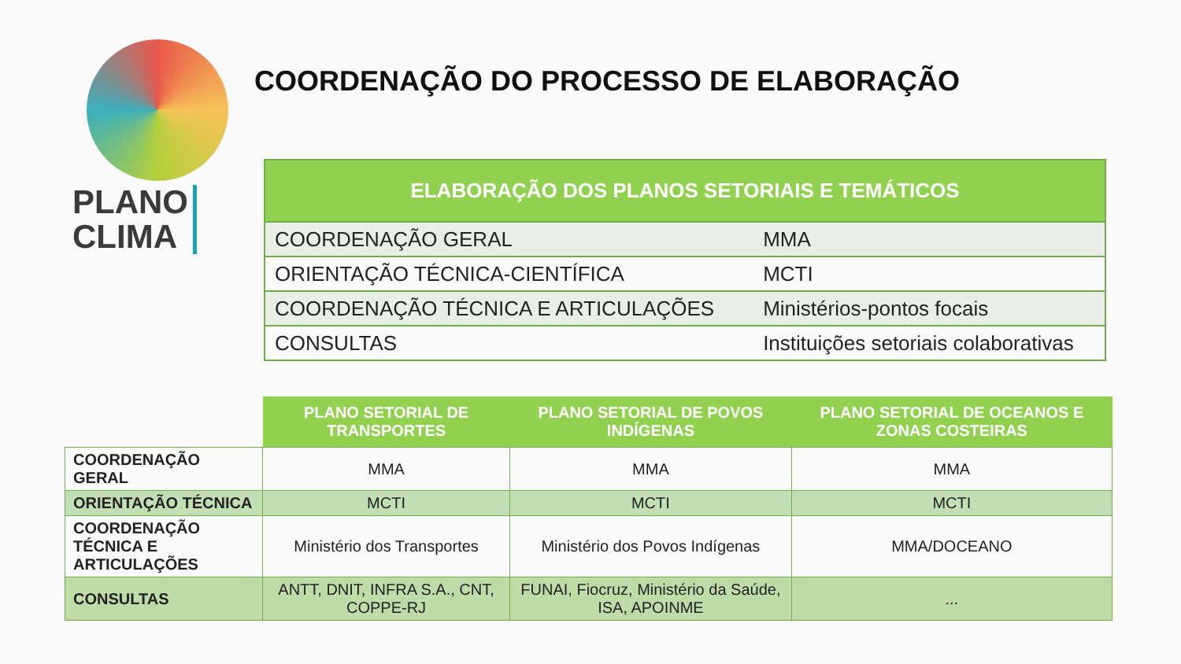PLANO
CLIMA
COORDENAÇÃO DO PROCESSO DE ELABORAÇÃO
| ELABORAÇÃO DOS PLANOS SETORIAIS E TEMÁTICOS | |
| --- | --- |
| COORDENAÇÃO GERAL | MMA |
| ORIENTAÇÃO TÉCNICA-CIENTÍFICA | MCTI |
| COORDENAÇÃO TÉCNICA E ARTICULAÇÕES | Ministérios-pontos focais |
| CONSULTAS | Instituições setoriais colaborativas |
| | PLANO SETORIAL DE TRANSPORTES | PLANO SETORIAL DE POVOS INDÍGENAS | PLANO SETORIAL DE OCEANOS E ZONAS COSTEIRAS |
| --- | --- | --- | --- |
| COORDENAÇÃO GERAL | MMA | MMA | MMA |
| ORIENTAÇÃO TÉCNICA | MCTI | MCTI | MCTI |
| COORDENAÇÃO TÉCNICA E ARTICULAÇÕES | Ministério dos Transportes | Ministério dos Povos Indígenas | MMA/DOCEANO |
| CONSULTAS | ANTT, DNIT, INFRA S.A., CNT, COPPE-RJ | FUNAI, Fiocruz, Ministério da Saúde, ISA, APOINME | ... |